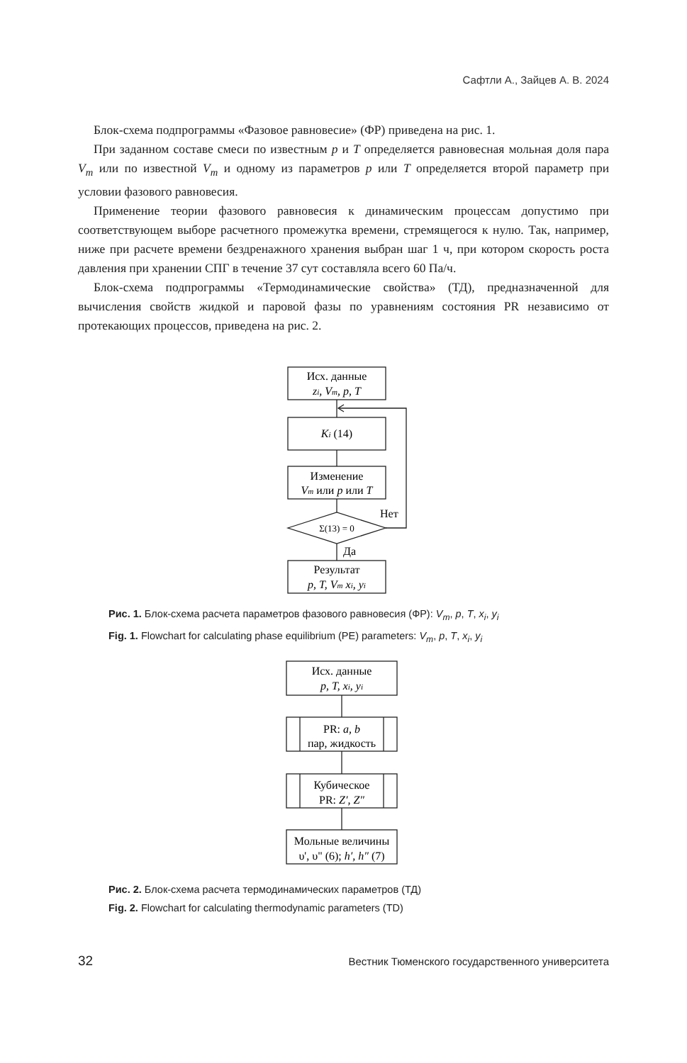Сафтли А., Зайцев А. В. 2024
Блок-схема подпрограммы «Фазовое равновесие» (ФР) приведена на рис. 1.
При заданном составе смеси по известным p и T определяется равновесная мольная доля пара V<sub>m</sub> или по известной V<sub>m</sub> и одному из параметров p или T определяется второй параметр при условии фазового равновесия.
Применение теории фазового равновесия к динамическим процессам допустимо при соответствующем выборе расчетного промежутка времени, стремящегося к нулю. Так, например, ниже при расчете времени бездренажного хранения выбран шаг 1 ч, при котором скорость роста давления при хранении СПГ в течение 37 сут составляла всего 60 Па/ч.
Блок-схема подпрограммы «Термодинамические свойства» (ТД), предназначенной для вычисления свойств жидкой и паровой фазы по уравнениям состояния PR независимо от протекающих процессов, приведена на рис. 2.
Исх. данные
zi, Vm, p, T
Ki (14)
Изменение
Vm или p или T
Σ(13) = 0
Нет
Да
Результат
p, T, Vm xi, yi
Рис. 1. Блок-схема расчета параметров фазового равновесия (ФР): V<sub>m</sub>, p, T, x<sub>i</sub>, y<sub>i</sub>
Fig. 1. Flowchart for calculating phase equilibrium (PE) parameters: V<sub>m</sub>, p, T, x<sub>i</sub>, y<sub>i</sub>
Исх. данные
p, T, xi, yi
PR: a, b
пар, жидкость
Кубическое
PR: Z′, Z″
Мольные величины
υ', υ" (6); h′, h″ (7)
Рис. 2. Блок-схема расчета термодинамических параметров (ТД)
Fig. 2. Flowchart for calculating thermodynamic parameters (TD)
32 Вестник Тюменского государственного университета